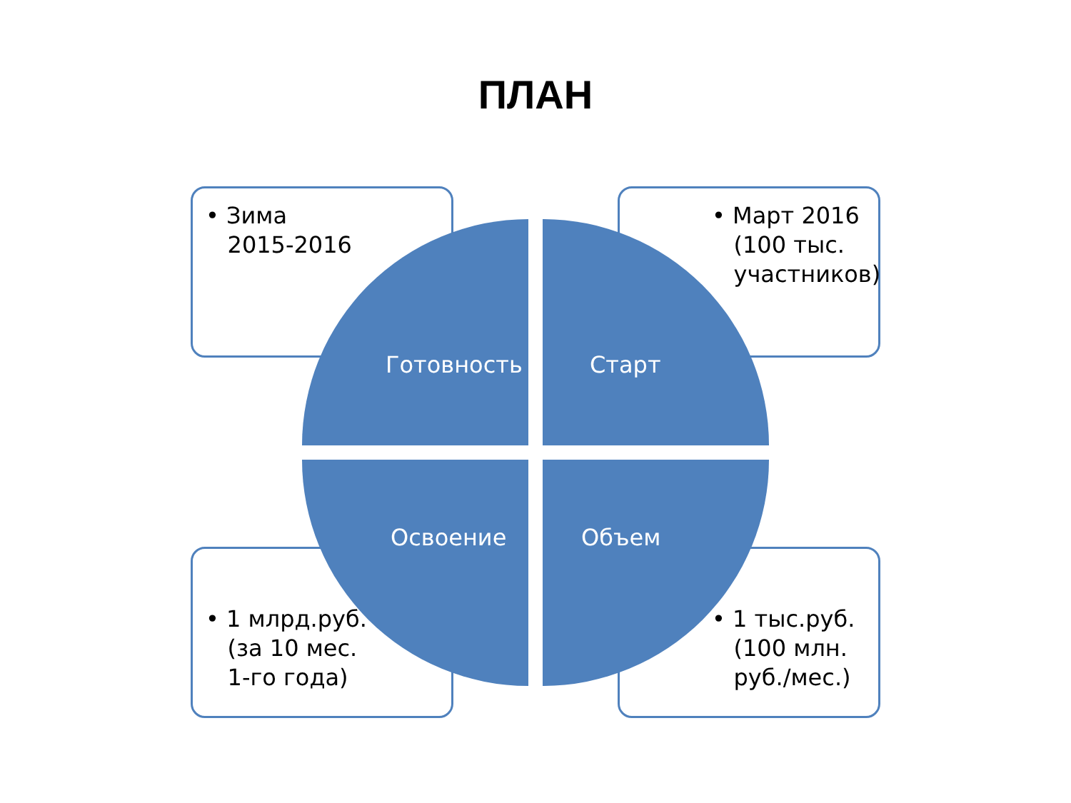ПЛАН
• Зима
2015-2016
• Март 2016
(100 тыс.
участников)
Готовность Старт
Освоение Объем
• 1 млрд.руб.
(за 10 мес.
1-го года)
• 1 тыс.руб.
(100 млн.
руб./мес.)